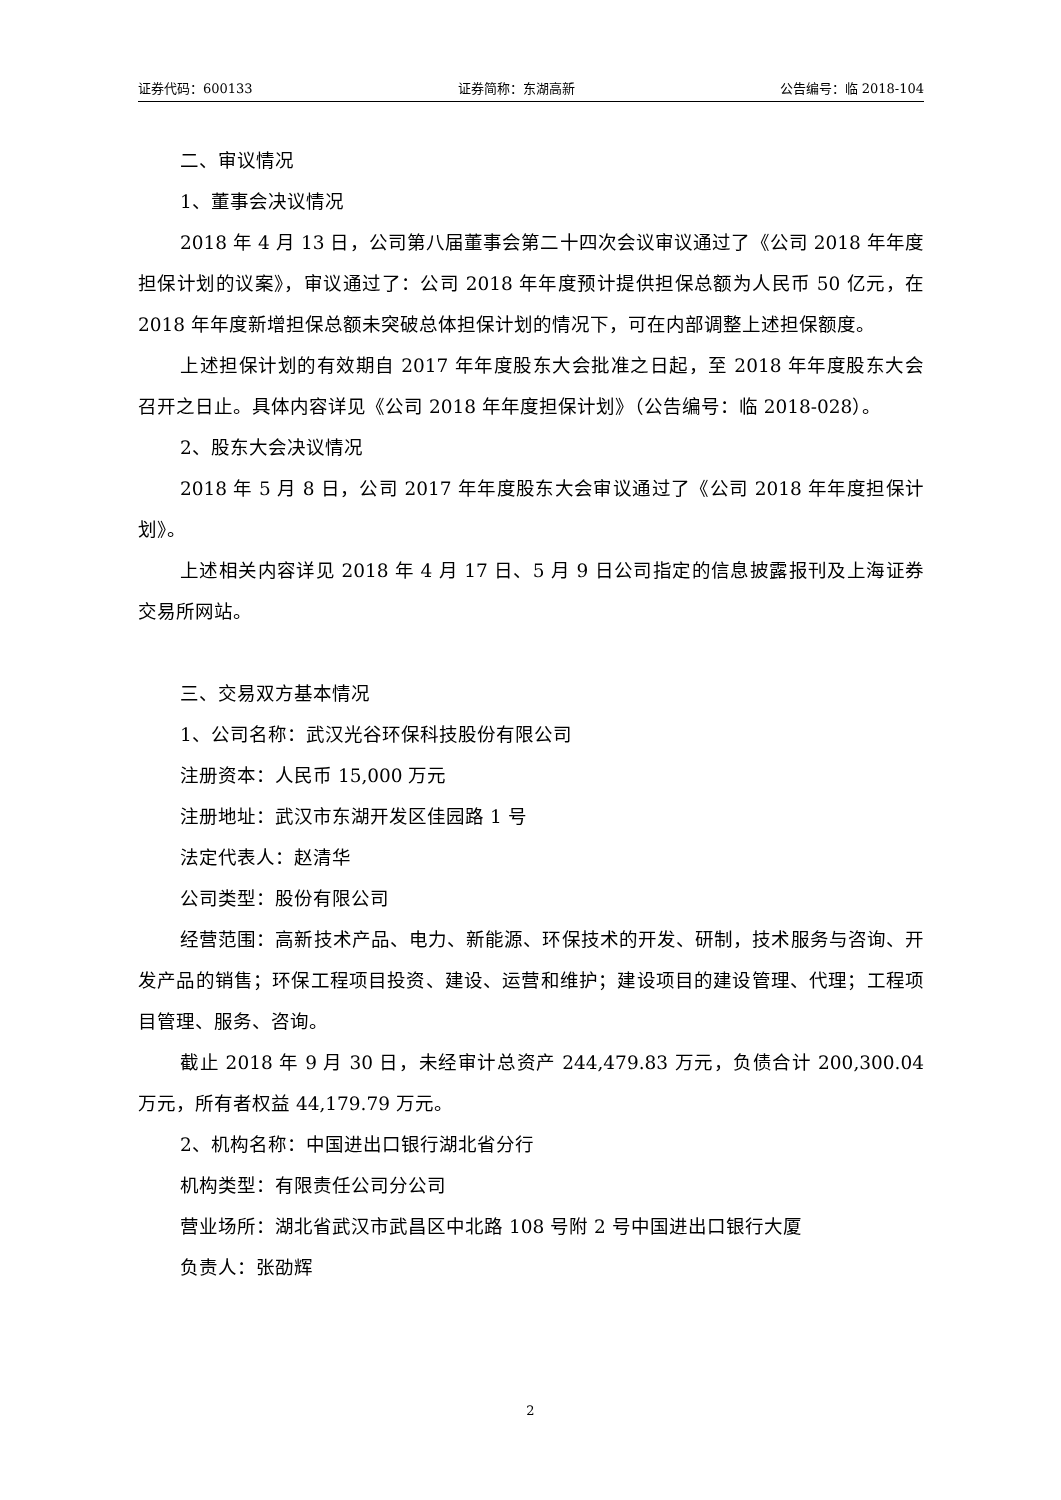证券代码：600133 证券简称：东湖高新 公告编号：临 2018-104
二、审议情况
1、董事会决议情况
2018 年 4 月 13 日，公司第八届董事会第二十四次会议审议通过了《公司 2018 年年度担保计划的议案》，审议通过了：公司 2018 年年度预计提供担保总额为人民币 50 亿元，在 2018 年年度新增担保总额未突破总体担保计划的情况下，可在内部调整上述担保额度。
上述担保计划的有效期自 2017 年年度股东大会批准之日起，至 2018 年年度股东大会召开之日止。具体内容详见《公司 2018 年年度担保计划》（公告编号：临 2018-028）。
2、股东大会决议情况
2018 年 5 月 8 日，公司 2017 年年度股东大会审议通过了《公司 2018 年年度担保计划》。
上述相关内容详见 2018 年 4 月 17 日、5 月 9 日公司指定的信息披露报刊及上海证券交易所网站。
三、交易双方基本情况
1、公司名称：武汉光谷环保科技股份有限公司
注册资本：人民币 15,000 万元
注册地址：武汉市东湖开发区佳园路 1 号
法定代表人：赵清华
公司类型：股份有限公司
经营范围：高新技术产品、电力、新能源、环保技术的开发、研制，技术服务与咨询、开发产品的销售；环保工程项目投资、建设、运营和维护；建设项目的建设管理、代理；工程项目管理、服务、咨询。
截止 2018 年 9 月 30 日，未经审计总资产 244,479.83 万元，负债合计 200,300.04 万元，所有者权益 44,179.79 万元。
2、机构名称：中国进出口银行湖北省分行
机构类型：有限责任公司分公司
营业场所：湖北省武汉市武昌区中北路 108 号附 2 号中国进出口银行大厦
负责人：张劭辉
2